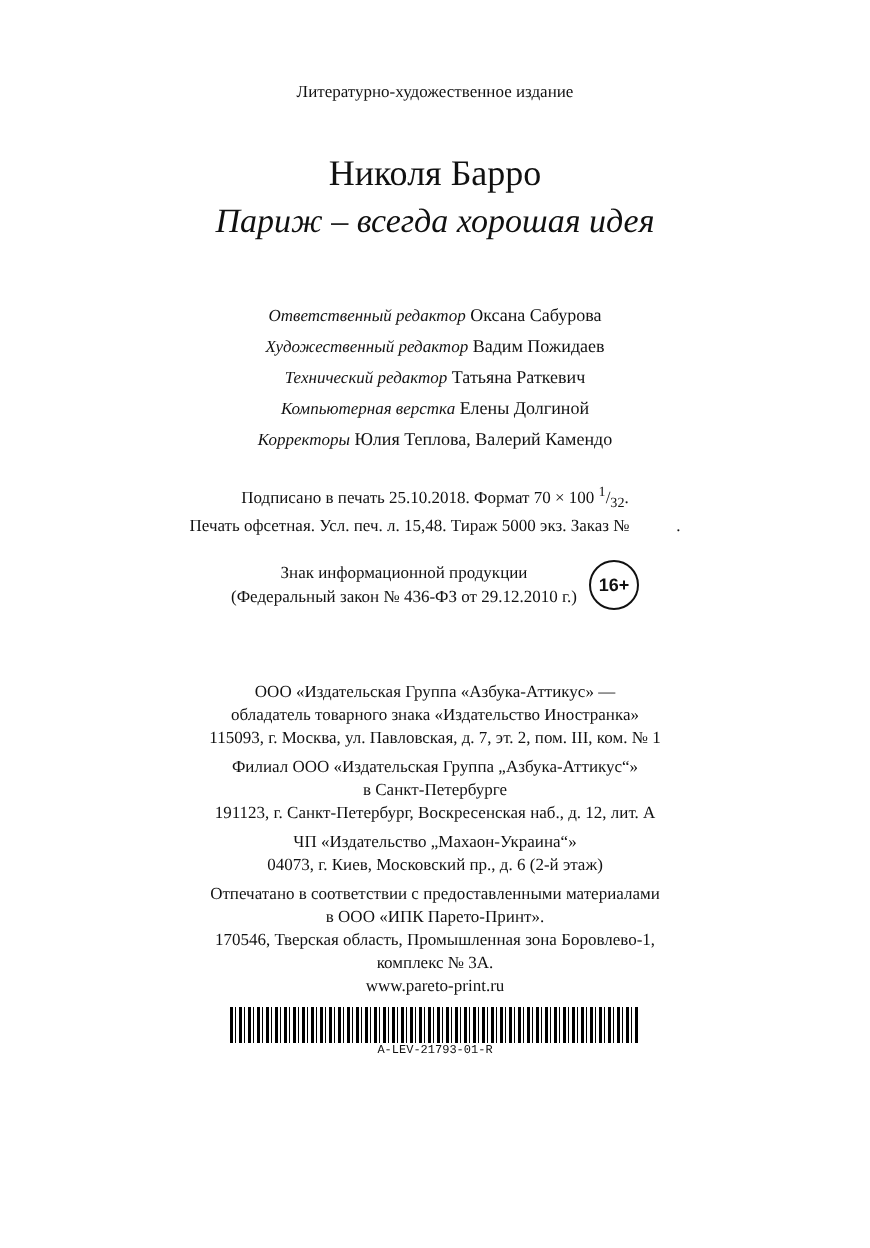Литературно-художественное издание
Николя Барро
Париж – всегда хорошая идея
Ответственный редактор Оксана Сабурова
Художественный редактор Вадим Пожидаев
Технический редактор Татьяна Раткевич
Компьютерная верстка Елены Долгиной
Корректоры Юлия Теплова, Валерий Камендо
Подписано в печать 25.10.2018. Формат 70 × 100 1/32.
Печать офсетная. Усл. печ. л. 15,48. Тираж 5000 экз. Заказ № .
Знак информационной продукции
(Федеральный закон № 436-ФЗ от 29.12.2010 г.)
16+
ООО «Издательская Группа «Азбука-Аттикус» —
обладатель товарного знака «Издательство Иностранка»
115093, г. Москва, ул. Павловская, д. 7, эт. 2, пом. III, ком. № 1
Филиал ООО «Издательская Группа „Азбука-Аттикус“»
в Санкт-Петербурге
191123, г. Санкт-Петербург, Воскресенская наб., д. 12, лит. А
ЧП «Издательство „Махаон-Украина“»
04073, г. Киев, Московский пр., д. 6 (2-й этаж)
Отпечатано в соответствии с предоставленными материалами
в ООО «ИПК Парето-Принт».
170546, Тверская область, Промышленная зона Боровлево-1,
комплекс № 3А.
www.pareto-print.ru
A-LEV-21793-01-R